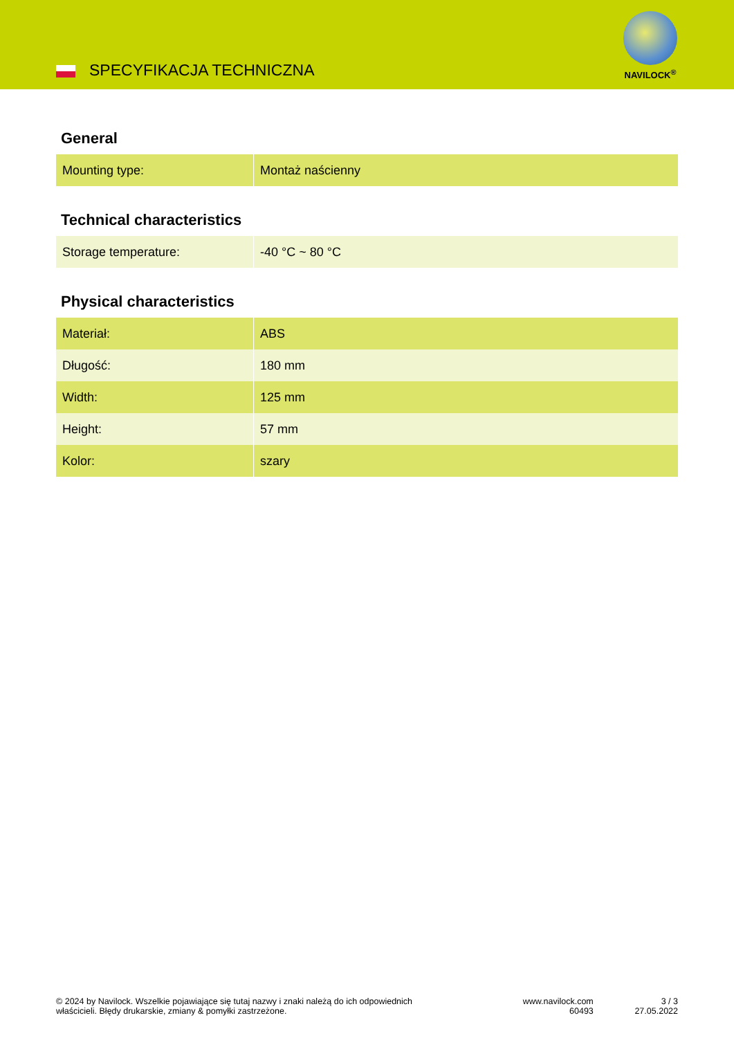SPECYFIKACJA TECHNICZNA
NAVILOCK<sup>®</sup>
General
| Mounting type: | Montaż naścienny |
Technical characteristics
| Storage temperature: | -40 °C ~ 80 °C |
Physical characteristics
| Materiał: | ABS |
| Długość: | 180 mm |
| Width: | 125 mm |
| Height: | 57 mm |
| Kolor: | szary |
© 2024 by Navilock. Wszelkie pojawiające się tutaj nazwy i znaki należą do ich odpowiednich
właścicieli. Błędy drukarskie, zmiany & pomyłki zastrzeżone.
www.navilock.com
60493
3 / 3
27.05.2022